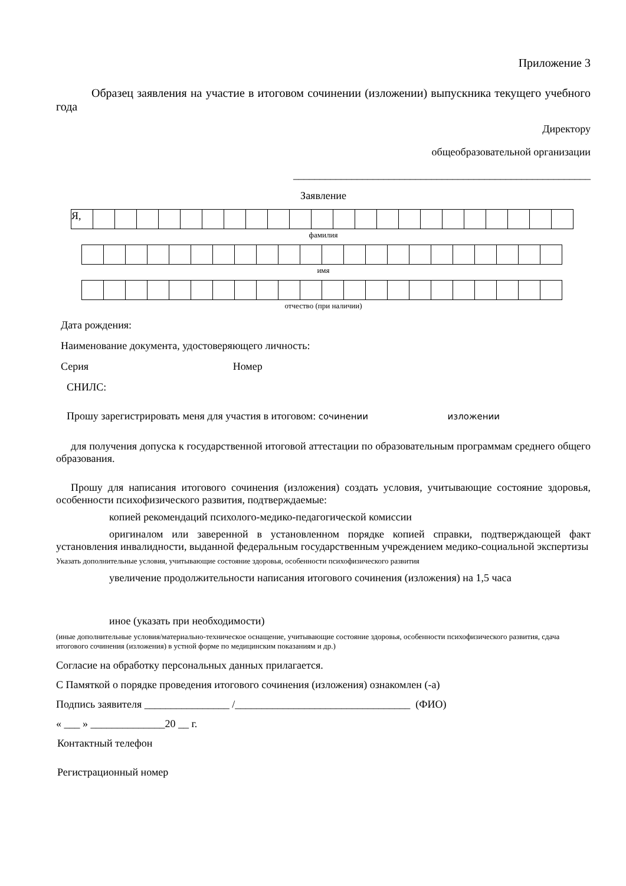Приложение 3
Образец заявления на участие в итоговом сочинении (изложении) выпускника текущего учебного года
Директору
общеобразовательной организации
________________________________________________________
Заявление
| Я, | | | | | | | | | | | | | | | | | | | | | | |
фамилия
имя
отчество (при наличии)
Дата рождения:
Наименование документа, удостоверяющего личность:
Серия Номер
СНИЛС:
Прошу зарегистрировать меня для участия в итоговом: сочинении изложении
для получения допуска к государственной итоговой аттестации по образовательным программам среднего общего образования.
Прошу для написания итогового сочинения (изложения) создать условия, учитывающие состояние здоровья, особенности психофизического развития, подтверждаемые:
копией рекомендаций психолого-медико-педагогической комиссии
оригиналом или заверенной в установленном порядке копией справки, подтверждающей факт установления инвалидности, выданной федеральным государственным учреждением медико-социальной экспертизы
Указать дополнительные условия, учитывающие состояние здоровья, особенности психофизического развития
увеличение продолжительности написания итогового сочинения (изложения) на 1,5 часа
иное (указать при необходимости)
(иные дополнительные условия/материально-техническое оснащение, учитывающие состояние здоровья, особенности психофизического развития, сдача итогового сочинения (изложения) в устной форме по медицинским показаниям и др.)
Согласие на обработку персональных данных прилагается.
С Памяткой о порядке проведения итогового сочинения (изложения) ознакомлен (-а)
Подпись заявителя ________________ /_________________________________ (ФИО)
« ___ » ______________20 __ г.
Контактный телефон
Регистрационный номер